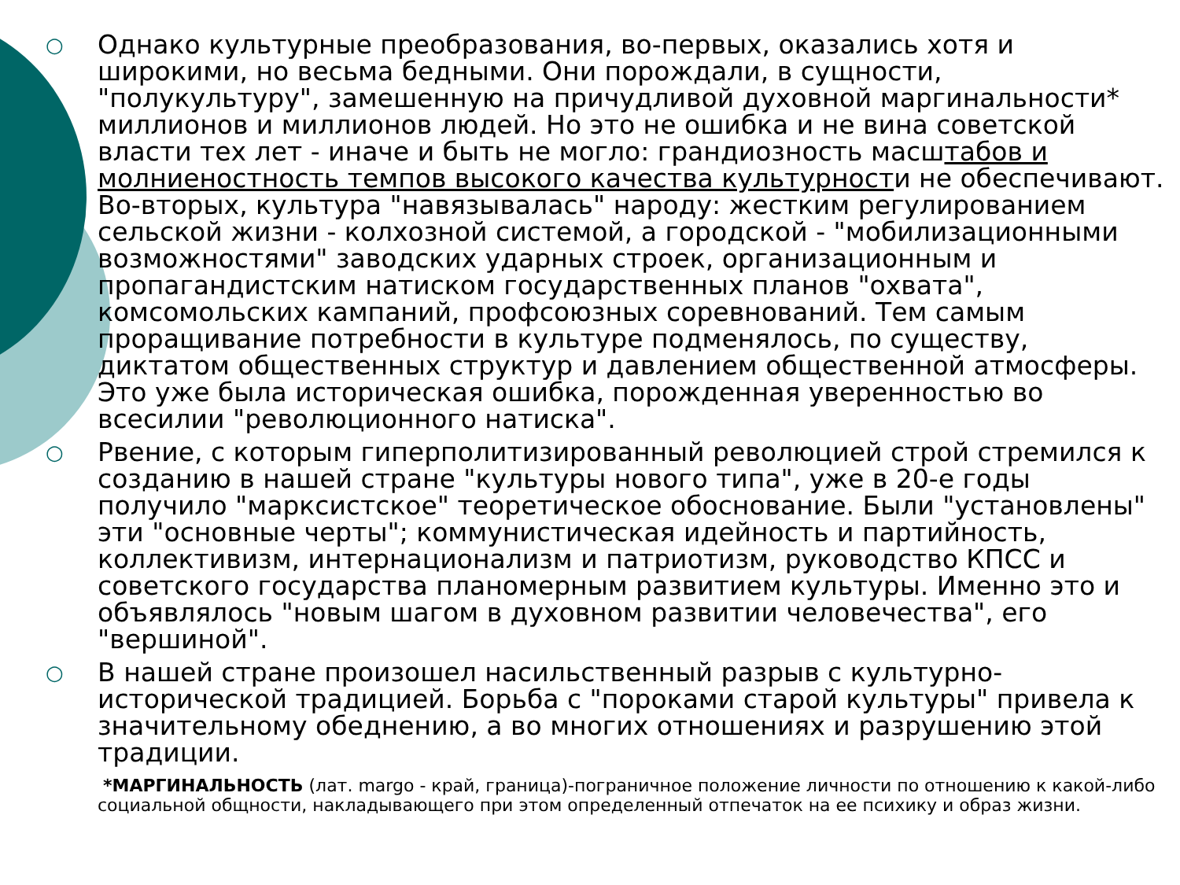○ Однако культурные преобразования, во-первых, оказались хотя и широкими, но весьма бедными. Они порождали, в сущности, "полукультуру", замешенную на причудливой духовной маргинальности* миллионов и миллионов людей. Но это не ошибка и не вина советской власти тех лет - иначе и быть не могло: грандиозность масштабов и молниеностность темпов высокого качества культурности не обеспечивают. Во-вторых, культура "навязывалась" народу: жестким регулированием сельской жизни - колхозной системой, а городской - "мобилизационными возможностями" заводских ударных строек, организационным и пропагандистским натиском государственных планов "охвата", комсомольских кампаний, профсоюзных соревнований. Тем самым проращивание потребности в культуре подменялось, по существу, диктатом общественных структур и давлением общественной атмосферы. Это уже была историческая ошибка, порожденная уверенностью во всесилии "революционного натиска".
○ Рвение, с которым гиперполитизированный революцией строй стремился к созданию в нашей стране "культуры нового типа", уже в 20-е годы получило "марксистское" теоретическое обоснование. Были "установлены" эти "основные черты"; коммунистическая идейность и партийность, коллективизм, интернационализм и патриотизм, руководство КПСС и советского государства планомерным развитием культуры. Именно это и объявлялось "новым шагом в духовном развитии человечества", его "вершиной".
○ В нашей стране произошел насильственный разрыв с культурно-исторической традицией. Борьба с "пороками старой культуры" привела к значительному обеднению, а во многих отношениях и разрушению этой традиции.
*МАРГИНАЛЬНОСТЬ (лат. margo - край, граница)-пограничное положение личности по отношению к какой-либо социальной общности, накладывающего при этом определенный отпечаток на ее психику и образ жизни.